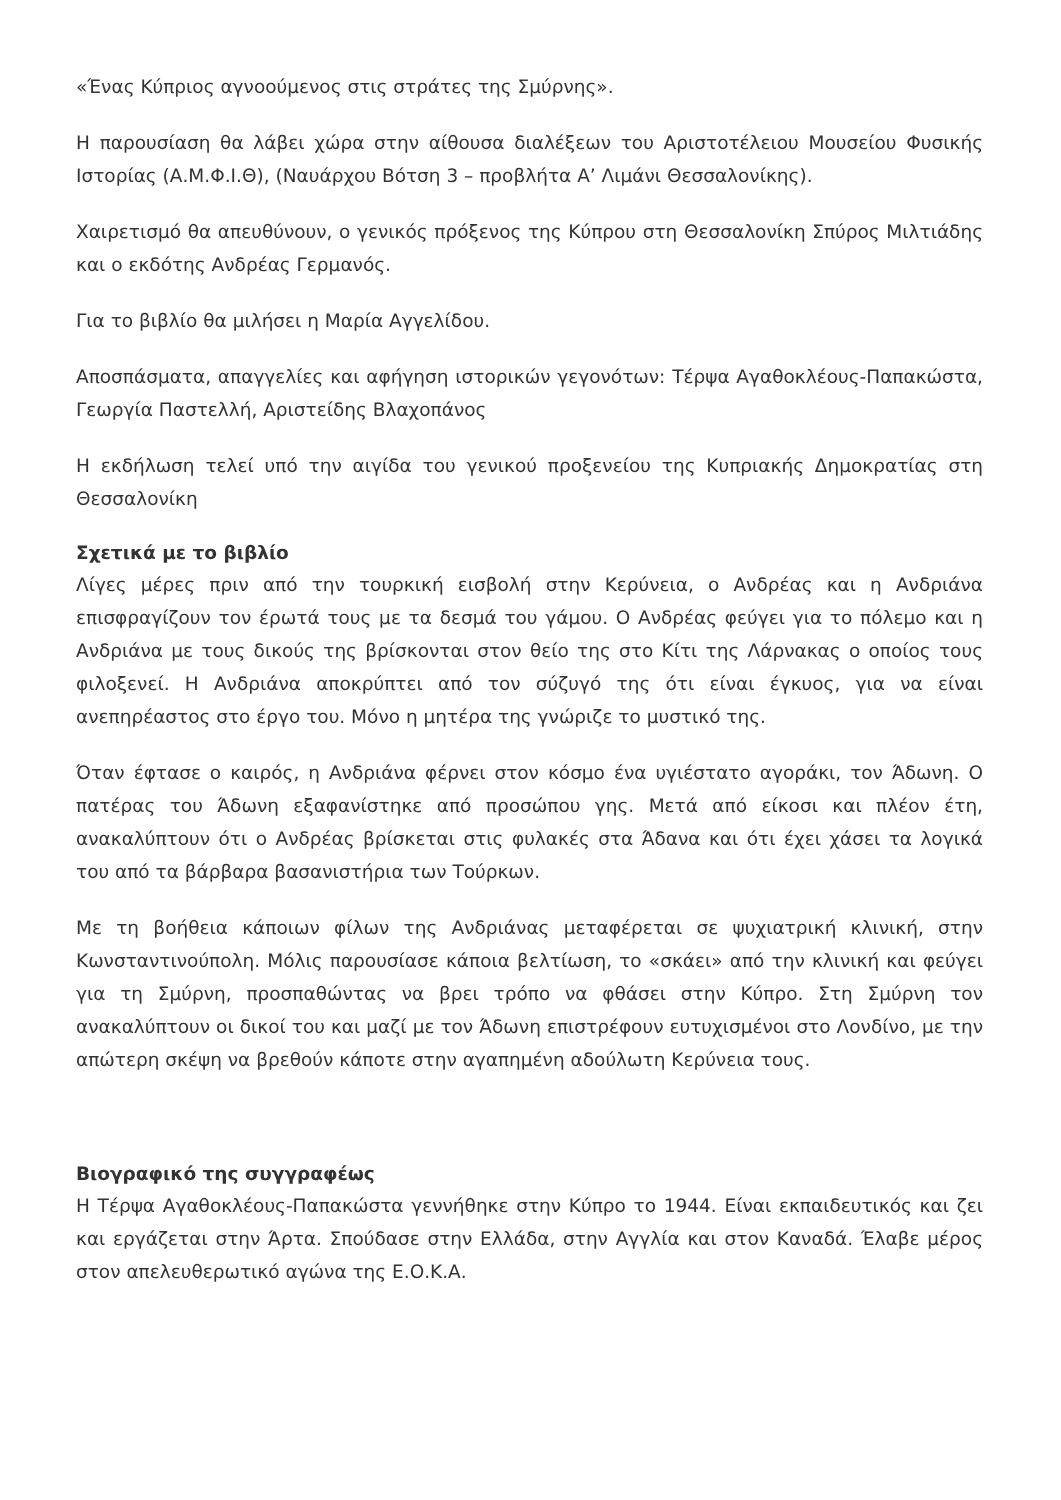«Ένας Κύπριος αγνοούμενος στις στράτες της Σμύρνης».
Η παρουσίαση θα λάβει χώρα στην αίθουσα διαλέξεων του Αριστοτέλειου Μουσείου Φυσικής Ιστορίας (Α.Μ.Φ.Ι.Θ), (Ναυάρχου Βότση 3 – προβλήτα Α’ Λιμάνι Θεσσαλονίκης).
Χαιρετισμό θα απευθύνουν, ο γενικός πρόξενος της Κύπρου στη Θεσσαλονίκη Σπύρος Μιλτιάδης και ο εκδότης Ανδρέας Γερμανός.
Για το βιβλίο θα μιλήσει η Μαρία Αγγελίδου.
Αποσπάσματα, απαγγελίες και αφήγηση ιστορικών γεγονότων: Τέρψα Αγαθοκλέους-Παπακώστα, Γεωργία Παστελλή, Αριστείδης Βλαχοπάνος
Η εκδήλωση τελεί υπό την αιγίδα του γενικού προξενείου της Κυπριακής Δημοκρατίας στη Θεσσαλονίκη
Σχετικά με το βιβλίο
Λίγες μέρες πριν από την τουρκική εισβολή στην Κερύνεια, ο Ανδρέας και η Ανδριάνα επισφραγίζουν τον έρωτά τους με τα δεσμά του γάμου. Ο Ανδρέας φεύγει για το πόλεμο και η Ανδριάνα με τους δικούς της βρίσκονται στον θείο της στο Κίτι της Λάρνακας ο οποίος τους φιλοξενεί. Η Ανδριάνα αποκρύπτει από τον σύζυγό της ότι είναι έγκυος, για να είναι ανεπηρέαστος στο έργο του. Μόνο η μητέρα της γνώριζε το μυστικό της.
Όταν έφτασε ο καιρός, η Ανδριάνα φέρνει στον κόσμο ένα υγιέστατο αγοράκι, τον Άδωνη. Ο πατέρας του Άδωνη εξαφανίστηκε από προσώπου γης. Μετά από είκοσι και πλέον έτη, ανακαλύπτουν ότι ο Ανδρέας βρίσκεται στις φυλακές στα Άδανα και ότι έχει χάσει τα λογικά του από τα βάρβαρα βασανιστήρια των Τούρκων.
Με τη βοήθεια κάποιων φίλων της Ανδριάνας μεταφέρεται σε ψυχιατρική κλινική, στην Κωνσταντινούπολη. Μόλις παρουσίασε κάποια βελτίωση, το «σκάει» από την κλινική και φεύγει για τη Σμύρνη, προσπαθώντας να βρει τρόπο να φθάσει στην Κύπρο. Στη Σμύρνη τον ανακαλύπτουν οι δικοί του και μαζί με τον Άδωνη επιστρέφουν ευτυχισμένοι στο Λονδίνο, με την απώτερη σκέψη να βρεθούν κάποτε στην αγαπημένη αδούλωτη Κερύνεια τους.
Βιογραφικό της συγγραφέως
Η Τέρψα Αγαθοκλέους-Παπακώστα γεννήθηκε στην Κύπρο το 1944. Είναι εκπαιδευτικός και ζει και εργάζεται στην Άρτα. Σπούδασε στην Ελλάδα, στην Αγγλία και στον Καναδά. Έλαβε μέρος στον απελευθερωτικό αγώνα της Ε.Ο.Κ.Α.